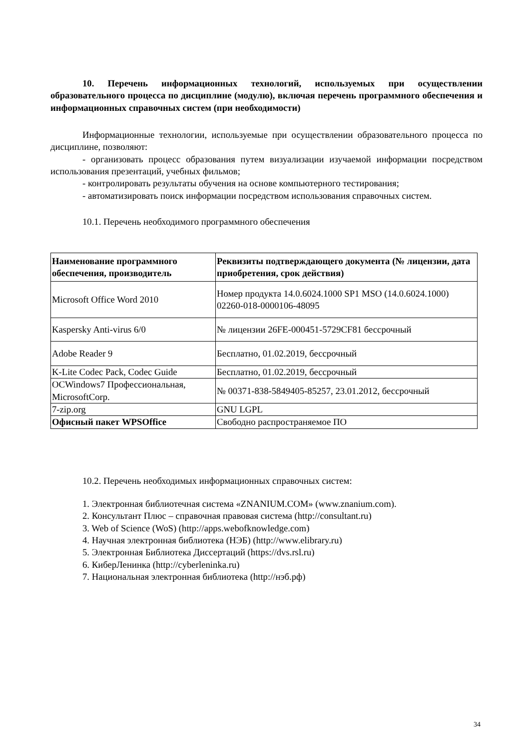10. Перечень информационных технологий, используемых при осуществлении образовательного процесса по дисциплине (модулю), включая перечень программного обеспечения и информационных справочных систем (при необходимости)
Информационные технологии, используемые при осуществлении образовательного процесса по дисциплине, позволяют:
- организовать процесс образования путем визуализации изучаемой информации посредством использования презентаций, учебных фильмов;
- контролировать результаты обучения на основе компьютерного тестирования;
- автоматизировать поиск информации посредством использования справочных систем.
10.1. Перечень необходимого программного обеспечения
| Наименование программного обеспечения, производитель | Реквизиты подтверждающего документа (№ лицензии, дата приобретения, срок действия) |
| Microsoft Office Word 2010 | Номер продукта 14.0.6024.1000 SP1 MSO (14.0.6024.1000) 02260-018-0000106-48095 |
| Kaspersky Anti-virus 6/0 | № лицензии 26FE-000451-5729CF81 бессрочный |
| Adobe Reader 9 | Бесплатно, 01.02.2019, бессрочный |
| K-Lite Codec Pack, Codec Guide | Бесплатно, 01.02.2019, бессрочный |
| OCWindows7 Профессиональная, MicrosoftCorp. | № 00371-838-5849405-85257, 23.01.2012, бессрочный |
| 7-zip.org | GNU LGPL |
| Офисный пакет WPSOffice | Свободно распространяемое ПО |
10.2. Перечень необходимых информационных справочных систем:
1. Электронная библиотечная система «ZNANIUM.COM» (www.znanium.com).
2. Консультант Плюс – справочная правовая система (http://consultant.ru)
3. Web of Science (WoS) (http://apps.webofknowledge.com)
4. Научная электронная библиотека (НЭБ) (http://www.elibrary.ru)
5. Электронная Библиотека Диссертаций (https://dvs.rsl.ru)
6. КиберЛенинка (http://cyberleninka.ru)
7. Национальная электронная библиотека (http://нэб.рф)
34